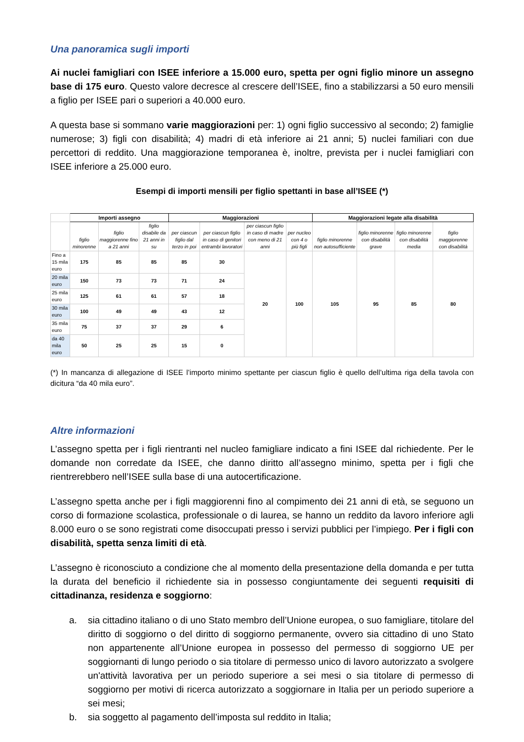Una panoramica sugli importi
Ai nuclei famigliari con ISEE inferiore a 15.000 euro, spetta per ogni figlio minore un assegno base di 175 euro. Questo valore decresce al crescere dell’ISEE, fino a stabilizzarsi a 50 euro mensili a figlio per ISEE pari o superiori a 40.000 euro.
A questa base si sommano varie maggiorazioni per: 1) ogni figlio successivo al secondo; 2) famiglie numerose; 3) figli con disabilità; 4) madri di età inferiore ai 21 anni; 5) nuclei familiari con due percettori di reddito. Una maggiorazione temporanea è, inoltre, prevista per i nuclei famigliari con ISEE inferiore a 25.000 euro.
Esempi di importi mensili per figlio spettanti in base all’ISEE (*)
| | Importi assegno | | | Maggiorazioni | | | | Maggiorazioni legate alla disabilità | | | |
| --- | --- | --- | --- | --- | --- | --- | --- | --- | --- | --- | --- |
| | figlio minorenne | figlio maggiorenne fino a 21 anni | figlio disabile da 21 anni in su | per ciascun figlio dal terzo in poi | per ciascun figlio in caso di genitori entrambi lavoratori | per ciascun figlio in caso di madre con meno di 21 anni | per nucleo con 4 o più figli | figlio minorenne non autosufficiente | figlio minorenne con disabilità grave | figlio minorenne con disabilità media | figlio maggiorenne con disabilità |
| Fino a 15 mila euro | 175 | 85 | 85 | 85 | 30 | 20 | 100 | 105 | 95 | 85 | 80 |
| 20 mila euro | 150 | 73 | 73 | 71 | 24 | | | | | | |
| 25 mila euro | 125 | 61 | 61 | 57 | 18 | | | | | | |
| 30 mila euro | 100 | 49 | 49 | 43 | 12 | | | | | | |
| 35 mila euro | 75 | 37 | 37 | 29 | 6 | | | | | | |
| da 40 mila euro | 50 | 25 | 25 | 15 | 0 | | | | | | |
(*) In mancanza di allegazione di ISEE l’importo minimo spettante per ciascun figlio è quello dell’ultima riga della tavola con dicitura “da 40 mila euro”.
Altre informazioni
L’assegno spetta per i figli rientranti nel nucleo famigliare indicato a fini ISEE dal richiedente. Per le domande non corredate da ISEE, che danno diritto all’assegno minimo, spetta per i figli che rientrerebbero nell’ISEE sulla base di una autocertificazione.
L’assegno spetta anche per i figli maggiorenni fino al compimento dei 21 anni di età, se seguono un corso di formazione scolastica, professionale o di laurea, se hanno un reddito da lavoro inferiore agli 8.000 euro o se sono registrati come disoccupati presso i servizi pubblici per l’impiego. Per i figli con disabilità, spetta senza limiti di età.
L’assegno è riconosciuto a condizione che al momento della presentazione della domanda e per tutta la durata del beneficio il richiedente sia in possesso congiuntamente dei seguenti requisiti di cittadinanza, residenza e soggiorno:
a. sia cittadino italiano o di uno Stato membro dell’Unione europea, o suo famigliare, titolare del diritto di soggiorno o del diritto di soggiorno permanente, ovvero sia cittadino di uno Stato non appartenente all’Unione europea in possesso del permesso di soggiorno UE per soggiornanti di lungo periodo o sia titolare di permesso unico di lavoro autorizzato a svolgere un'attività lavorativa per un periodo superiore a sei mesi o sia titolare di permesso di soggiorno per motivi di ricerca autorizzato a soggiornare in Italia per un periodo superiore a sei mesi;
b. sia soggetto al pagamento dell’imposta sul reddito in Italia;